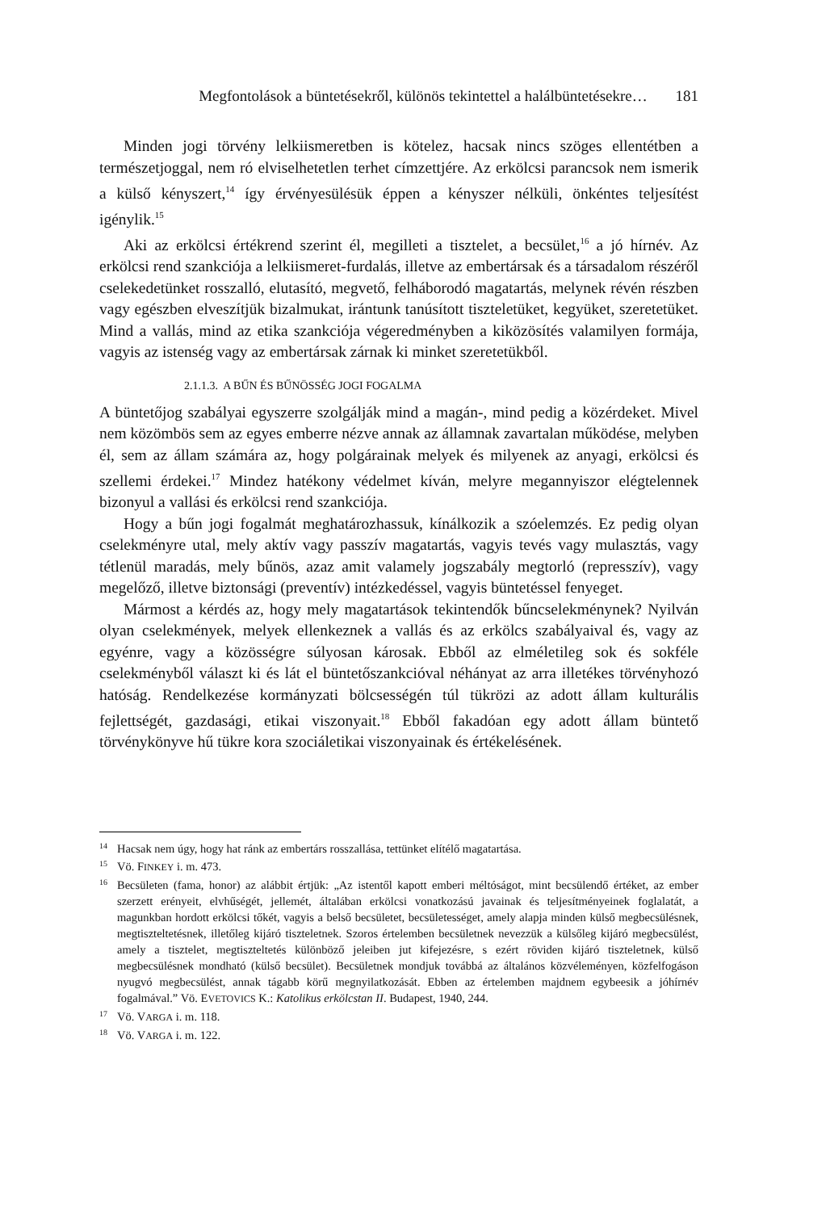Megfontolások a büntetésekről, különös tekintettel a halálbüntetésekre… 181
Minden jogi törvény lelkiismeretben is kötelez, hacsak nincs szöges ellentétben a természetjoggal, nem ró elviselhetetlen terhet címzettjére. Az erkölcsi parancsok nem ismerik a külső kényszert,<sup>14</sup> így érvényesülésük éppen a kényszer nélküli, önkéntes teljesítést igénylik.<sup>15</sup>
Aki az erkölcsi értékrend szerint él, megilleti a tisztelet, a becsület,<sup>16</sup> a jó hírnév. Az erkölcsi rend szankciója a lelkiismeret-furdalás, illetve az embertársak és a társadalom részéről cselekedetünket rosszalló, elutasító, megvető, felháborodó magatartás, melynek révén részben vagy egészben elveszítjük bizalmukat, irántunk tanúsított tiszteletüket, kegyüket, szeretetüket. Mind a vallás, mind az etika szankciója végeredményben a kiközösítés valamilyen formája, vagyis az istenség vagy az embertársak zárnak ki minket szeretetükből.
2.1.1.3. A BŰN ÉS BŰNÖSSÉG JOGI FOGALMA
A büntetőjog szabályai egyszerre szolgálják mind a magán-, mind pedig a közérdeket. Mivel nem közömbös sem az egyes emberre nézve annak az államnak zavartalan működése, melyben él, sem az állam számára az, hogy polgárainak melyek és milyenek az anyagi, erkölcsi és szellemi érdekei.<sup>17</sup> Mindez hatékony védelmet kíván, melyre megannyiszor elégtelennek bizonyul a vallási és erkölcsi rend szankciója.
Hogy a bűn jogi fogalmát meghatározhassuk, kínálkozik a szóelemzés. Ez pedig olyan cselekményre utal, mely aktív vagy passzív magatartás, vagyis tevés vagy mulasztás, vagy tétlenül maradás, mely bűnös, azaz amit valamely jogszabály megtorló (represszív), vagy megelőző, illetve biztonsági (preventív) intézkedéssel, vagyis büntetéssel fenyeget.
Mármost a kérdés az, hogy mely magatartások tekintendők bűncselekménynek? Nyilván olyan cselekmények, melyek ellenkeznek a vallás és az erkölcs szabályaival és, vagy az egyénre, vagy a közösségre súlyosan károsak. Ebből az elméletileg sok és sokféle cselekményből választ ki és lát el büntetőszankcióval néhányat az arra illetékes törvényhozó hatóság. Rendelkezése kormányzati bölcsességén túl tükrözi az adott állam kulturális fejlettségét, gazdasági, etikai viszonyait.<sup>18</sup> Ebből fakadóan egy adott állam büntető törvénykönyve hű tükre kora szociáletikai viszonyainak és értékelésének.
14 Hacsak nem úgy, hogy hat ránk az embertárs rosszallása, tettünket elítélő magatartása.
15 Vö. FINKEY i. m. 473.
16 Becsületen (fama, honor) az alábbit értjük: „Az istentől kapott emberi méltóságot, mint becsülendő értéket, az ember szerzett erényeit, elvhűségét, jellemét, általában erkölcsi vonatkozású javainak és teljesítményeinek foglalatát, a magunkban hordott erkölcsi tőkét, vagyis a belső becsületet, becsületességet, amely alapja minden külső megbecsülésnek, megtiszteltetésnek, illetőleg kijáró tiszteletnek. Szoros értelemben becsületnek nevezzük a külsőleg kijáró megbecsülést, amely a tisztelet, megtiszteltetés különböző jeleiben jut kifejezésre, s ezért röviden kijáró tiszteletnek, külső megbecsülésnek mondható (külső becsület). Becsületnek mondjuk továbbá az általános közvéleményen, közfelfogáson nyugvó megbecsülést, annak tágabb körű megnyilatkozását. Ebben az értelemben majdnem egybeesik a jóhírnév fogalmával.” Vö. EVETOVICS K.: Katolikus erkölcstan II. Budapest, 1940, 244.
17 Vö. VARGA i. m. 118.
18 Vö. VARGA i. m. 122.